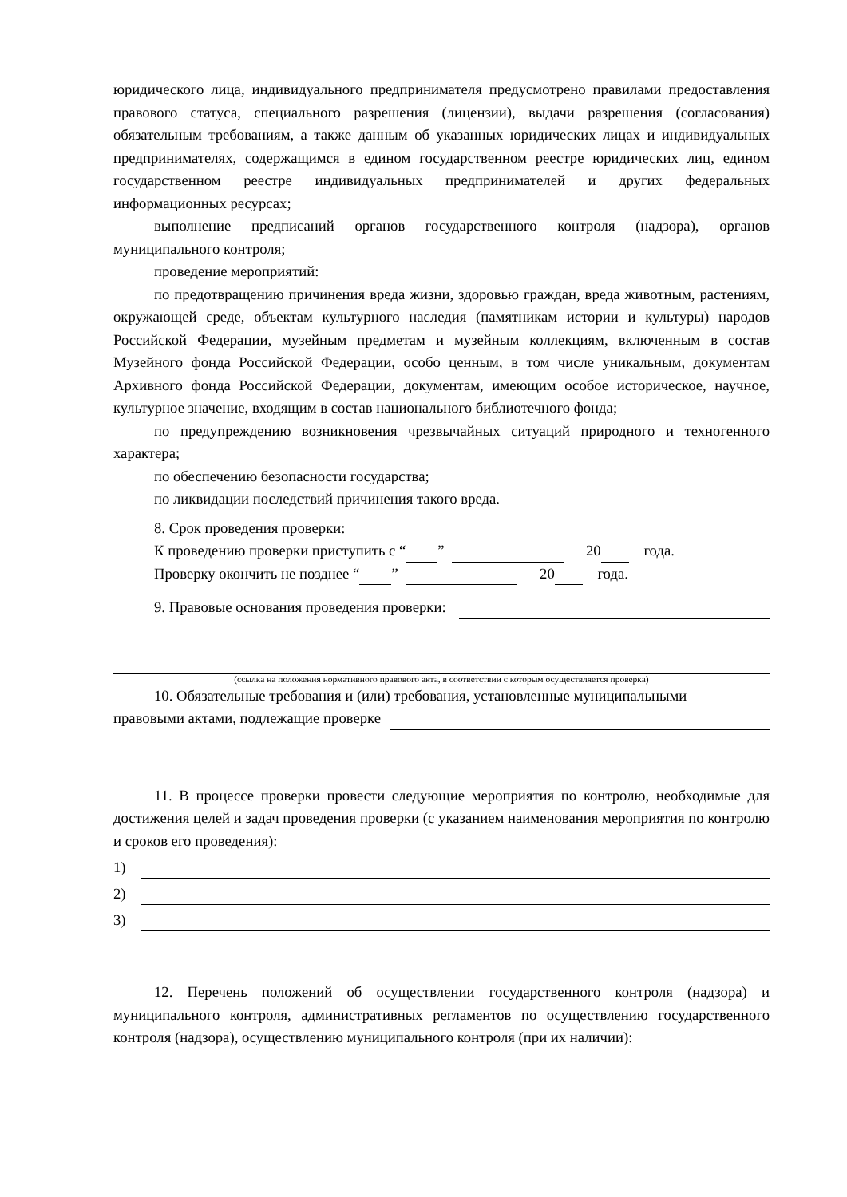юридического лица, индивидуального предпринимателя предусмотрено правилами предоставления правового статуса, специального разрешения (лицензии), выдачи разрешения (согласования) обязательным требованиям, а также данным об указанных юридических лицах и индивидуальных предпринимателях, содержащимся в едином государственном реестре юридических лиц, едином государственном реестре индивидуальных предпринимателей и других федеральных информационных ресурсах;
выполнение предписаний органов государственного контроля (надзора), органов муниципального контроля;
проведение мероприятий:
по предотвращению причинения вреда жизни, здоровью граждан, вреда животным, растениям, окружающей среде, объектам культурного наследия (памятникам истории и культуры) народов Российской Федерации, музейным предметам и музейным коллекциям, включенным в состав Музейного фонда Российской Федерации, особо ценным, в том числе уникальным, документам Архивного фонда Российской Федерации, документам, имеющим особое историческое, научное, культурное значение, входящим в состав национального библиотечного фонда;
по предупреждению возникновения чрезвычайных ситуаций природного и техногенного характера;
по обеспечению безопасности государства;
по ликвидации последствий причинения такого вреда.
8. Срок проведения проверки:
К проведению проверки приступить с “ ” 20 года.
Проверку окончить не позднее “ ” 20 года.
9. Правовые основания проведения проверки:
(ссылка на положения нормативного правового акта, в соответствии с которым осуществляется проверка)
10. Обязательные требования и (или) требования, установленные муниципальными
правовыми актами, подлежащие проверке
11. В процессе проверки провести следующие мероприятия по контролю, необходимые для достижения целей и задач проведения проверки (с указанием наименования мероприятия по контролю и сроков его проведения):
1)
2)
3)
12. Перечень положений об осуществлении государственного контроля (надзора) и муниципального контроля, административных регламентов по осуществлению государственного контроля (надзора), осуществлению муниципального контроля (при их наличии):